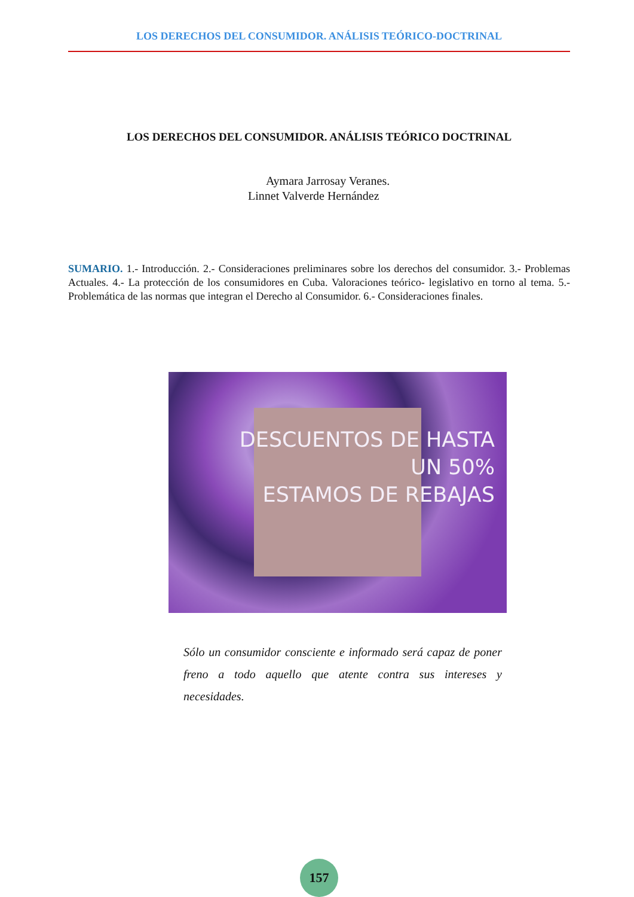LOS DERECHOS DEL CONSUMIDOR. ANÁLISIS TEÓRICO-DOCTRINAL
LOS DERECHOS DEL CONSUMIDOR. ANÁLISIS TEÓRICO DOCTRINAL
Aymara Jarrosay Veranes.
Linnet Valverde Hernández
SUMARIO. 1.- Introducción. 2.- Consideraciones preliminares sobre los derechos del consumidor. 3.- Problemas Actuales. 4.- La protección de los consumidores en Cuba. Valoraciones teórico- legislativo en torno al tema. 5.- Problemática de las normas que integran el Derecho al Consumidor. 6.- Consideraciones finales.
DESCUENTOS DE HASTA
UN 50%
ESTAMOS DE REBAJAS
Sólo un consumidor consciente e informado será capaz de poner freno a todo aquello que atente contra sus intereses y necesidades.
157